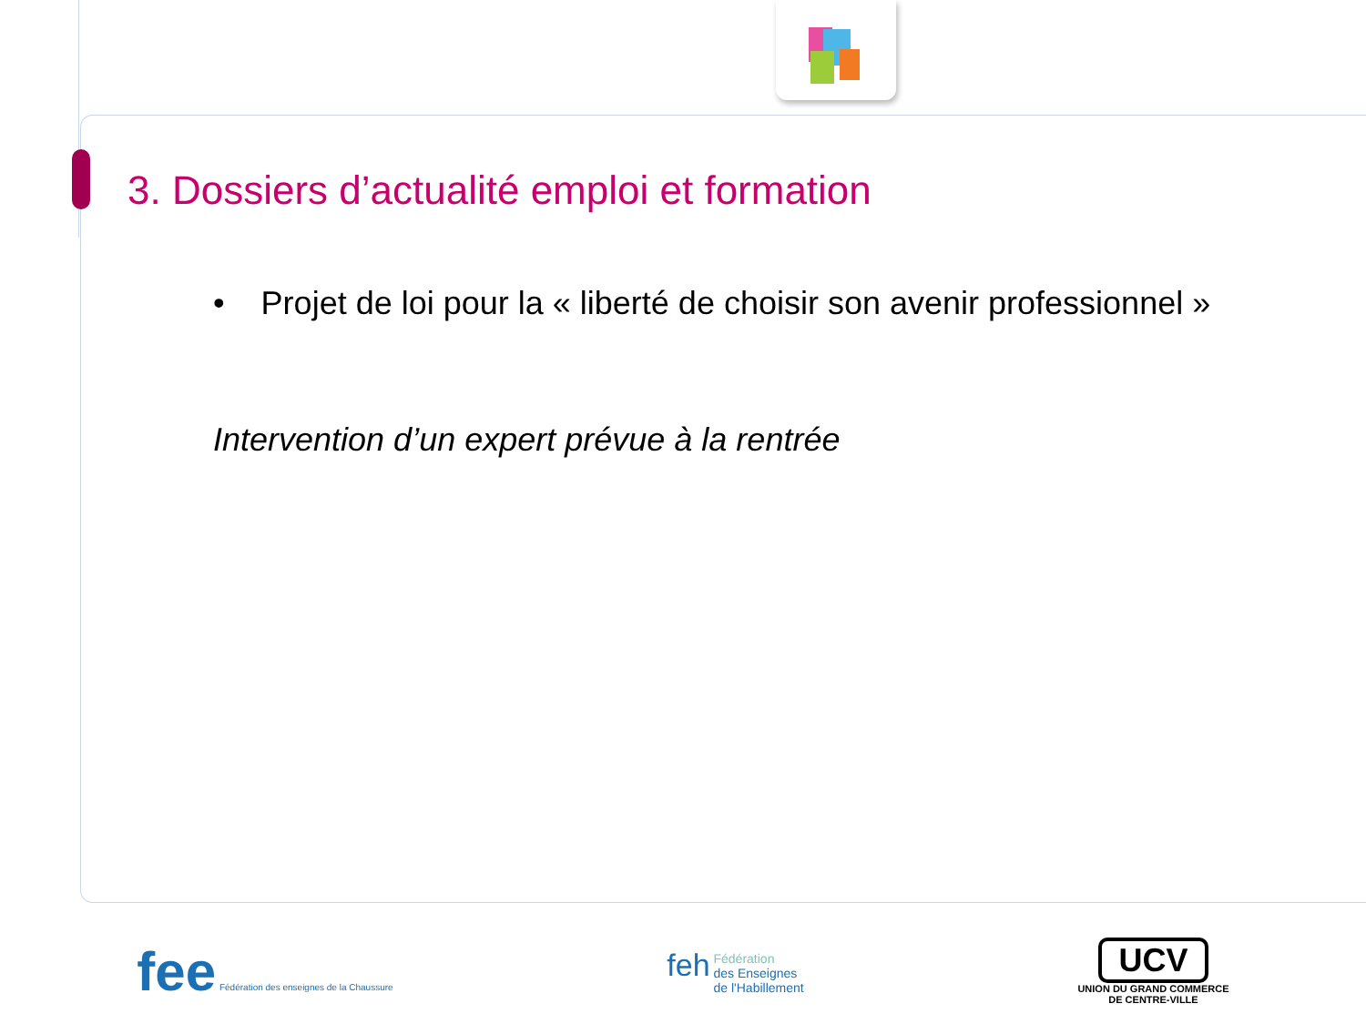3. Dossiers d’actualité emploi et formation
• Projet de loi pour la « liberté de choisir son avenir professionnel »
Intervention d’un expert prévue à la rentrée
fee Fédération des enseignes de la Chaussure
feh Fédération
des Enseignes
de l'Habillement
UCV
UNION DU GRAND COMMERCE
DE CENTRE-VILLE